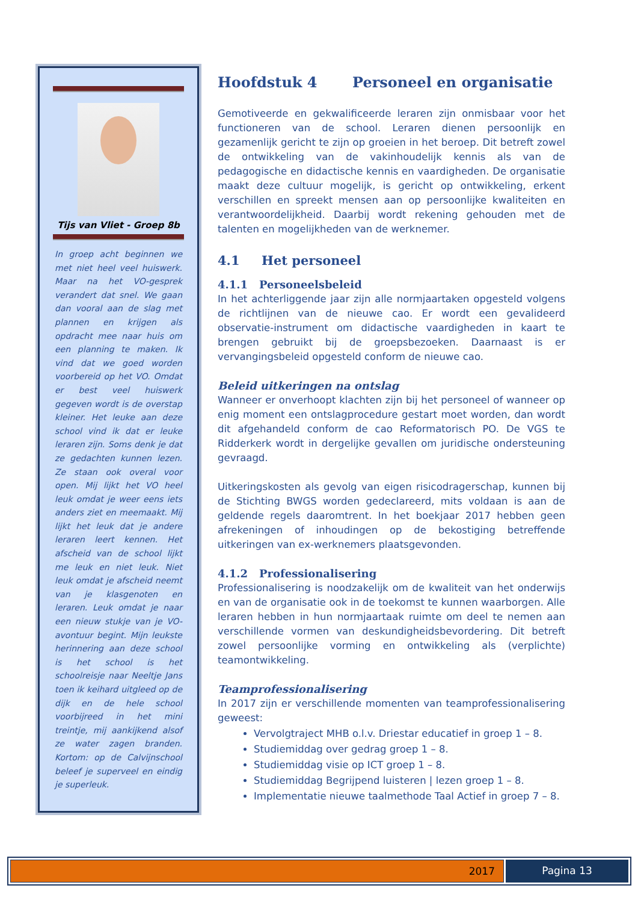Tijs van Vliet - Groep 8b
In groep acht beginnen we met niet heel veel huiswerk. Maar na het VO-gesprek verandert dat snel. We gaan dan vooral aan de slag met plannen en krijgen als opdracht mee naar huis om een planning te maken. Ik vind dat we goed worden voorbereid op het VO. Omdat er best veel huiswerk gegeven wordt is de overstap kleiner. Het leuke aan deze school vind ik dat er leuke leraren zijn. Soms denk je dat ze gedachten kunnen lezen. Ze staan ook overal voor open. Mij lijkt het VO heel leuk omdat je weer eens iets anders ziet en meemaakt. Mij lijkt het leuk dat je andere leraren leert kennen. Het afscheid van de school lijkt me leuk en niet leuk. Niet leuk omdat je afscheid neemt van je klasgenoten en leraren. Leuk omdat je naar een nieuw stukje van je VO-avontuur begint. Mijn leukste herinnering aan deze school is het school is het schoolreisje naar Neeltje Jans toen ik keihard uitgleed op de dijk en de hele school voorbijreed in het mini treintje, mij aankijkend alsof ze water zagen branden. Kortom: op de Calvijnschool beleef je superveel en eindig je superleuk.
Hoofdstuk 4 Personeel en organisatie
Gemotiveerde en gekwalificeerde leraren zijn onmisbaar voor het functioneren van de school. Leraren dienen persoonlijk en gezamenlijk gericht te zijn op groeien in het beroep. Dit betreft zowel de ontwikkeling van de vakinhoudelijk kennis als van de pedagogische en didactische kennis en vaardigheden. De organisatie maakt deze cultuur mogelijk, is gericht op ontwikkeling, erkent verschillen en spreekt mensen aan op persoonlijke kwaliteiten en verantwoordelijkheid. Daarbij wordt rekening gehouden met de talenten en mogelijkheden van de werknemer.
4.1 Het personeel
4.1.1 Personeelsbeleid
In het achterliggende jaar zijn alle normjaartaken opgesteld volgens de richtlijnen van de nieuwe cao. Er wordt een gevalideerd observatie-instrument om didactische vaardigheden in kaart te brengen gebruikt bij de groepsbezoeken. Daarnaast is er vervangingsbeleid opgesteld conform de nieuwe cao.
Beleid uitkeringen na ontslag
Wanneer er onverhoopt klachten zijn bij het personeel of wanneer op enig moment een ontslagprocedure gestart moet worden, dan wordt dit afgehandeld conform de cao Reformatorisch PO. De VGS te Ridderkerk wordt in dergelijke gevallen om juridische ondersteuning gevraagd.
Uitkeringskosten als gevolg van eigen risicodragerschap, kunnen bij de Stichting BWGS worden gedeclareerd, mits voldaan is aan de geldende regels daaromtrent. In het boekjaar 2017 hebben geen afrekeningen of inhoudingen op de bekostiging betreffende uitkeringen van ex-werknemers plaatsgevonden.
4.1.2 Professionalisering
Professionalisering is noodzakelijk om de kwaliteit van het onderwijs en van de organisatie ook in de toekomst te kunnen waarborgen. Alle leraren hebben in hun normjaartaak ruimte om deel te nemen aan verschillende vormen van deskundigheidsbevordering. Dit betreft zowel persoonlijke vorming en ontwikkeling als (verplichte) teamontwikkeling.
Teamprofessionalisering
In 2017 zijn er verschillende momenten van teamprofessionalisering geweest:
Vervolgtraject MHB o.l.v. Driestar educatief in groep 1 – 8.
Studiemiddag over gedrag groep 1 – 8.
Studiemiddag visie op ICT groep 1 – 8.
Studiemiddag Begrijpend luisteren | lezen groep 1 – 8.
Implementatie nieuwe taalmethode Taal Actief in groep 7 – 8.
2017 Pagina 13